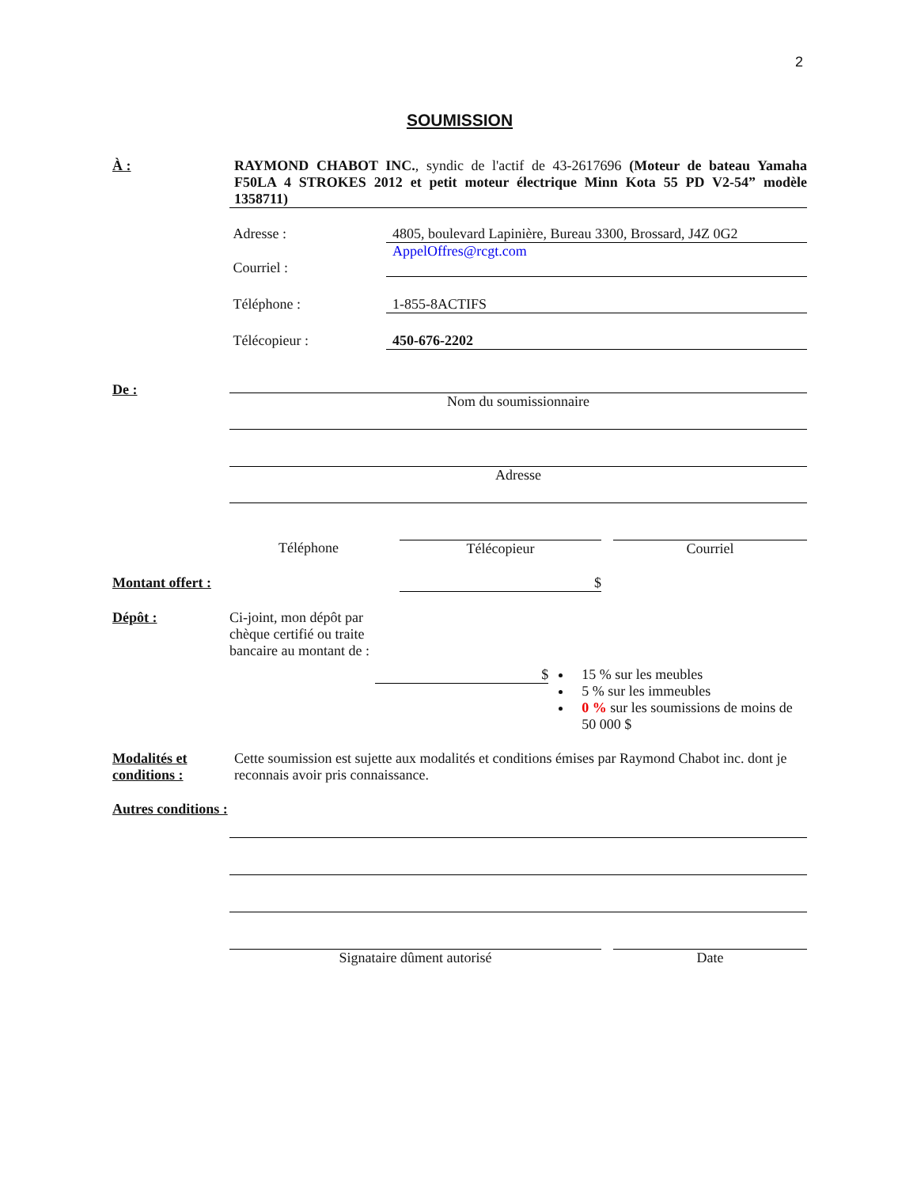2
SOUMISSION
À : RAYMOND CHABOT INC., syndic de l'actif de 43-2617696 (Moteur de bateau Yamaha F50LA 4 STROKES 2012 et petit moteur électrique Minn Kota 55 PD V2-54” modèle 1358711)
Adresse : 4805, boulevard Lapinière, Bureau 3300, Brossard, J4Z 0G2
Courriel : AppelOffres@rcgt.com
Téléphone : 1-855-8ACTIFS
Télécopieur : 450-676-2202
De : Nom du soumissionnaire
Adresse
Téléphone Télécopieur Courriel
Montant offert :
$
Dépôt : Ci-joint, mon dépôt par chèque certifié ou traite bancaire au montant de :
$ 15 % sur les meubles
5 % sur les immeubles
0 % sur les soumissions de moins de 50 000 $
Modalités et conditions :
Cette soumission est sujette aux modalités et conditions émises par Raymond Chabot inc. dont je reconnais avoir pris connaissance.
Autres conditions :
Signataire dûment autorisé Date